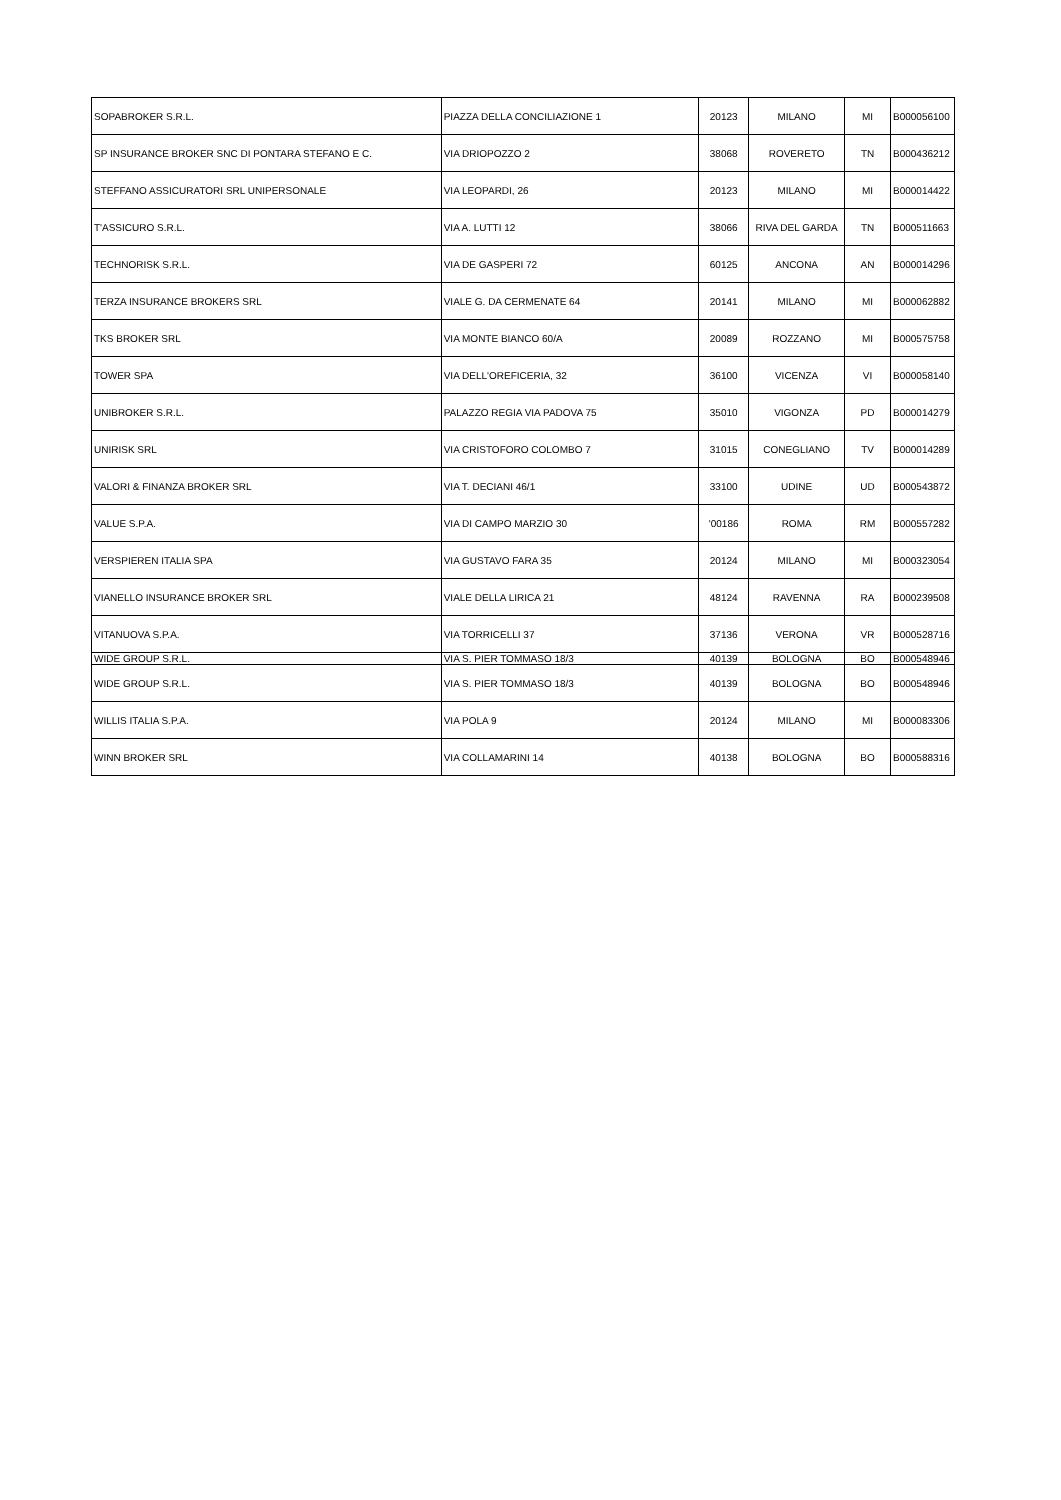| SOPABROKER S.R.L. | PIAZZA DELLA CONCILIAZIONE 1 | 20123 | MILANO | MI | B000056100 |
| SP INSURANCE BROKER SNC DI PONTARA STEFANO E C. | VIA DRIOPOZZO 2 | 38068 | ROVERETO | TN | B000436212 |
| STEFFANO ASSICURATORI SRL UNIPERSONALE | VIA LEOPARDI, 26 | 20123 | MILANO | MI | B000014422 |
| T'ASSICURO S.R.L. | VIA A. LUTTI 12 | 38066 | RIVA DEL GARDA | TN | B000511663 |
| TECHNORISK S.R.L. | VIA DE GASPERI 72 | 60125 | ANCONA | AN | B000014296 |
| TERZA INSURANCE BROKERS SRL | VIALE G. DA CERMENATE 64 | 20141 | MILANO | MI | B000062882 |
| TKS BROKER SRL | VIA MONTE BIANCO 60/A | 20089 | ROZZANO | MI | B000575758 |
| TOWER SPA | VIA DELL'OREFICERIA, 32 | 36100 | VICENZA | VI | B000058140 |
| UNIBROKER S.R.L. | PALAZZO REGIA VIA PADOVA 75 | 35010 | VIGONZA | PD | B000014279 |
| UNIRISK SRL | VIA CRISTOFORO COLOMBO 7 | 31015 | CONEGLIANO | TV | B000014289 |
| VALORI & FINANZA BROKER SRL | VIA T. DECIANI 46/1 | 33100 | UDINE | UD | B000543872 |
| VALUE S.P.A. | VIA DI CAMPO MARZIO 30 | '00186 | ROMA | RM | B000557282 |
| VERSPIEREN ITALIA SPA | VIA GUSTAVO FARA 35 | 20124 | MILANO | MI | B000323054 |
| VIANELLO INSURANCE BROKER SRL | VIALE DELLA LIRICA 21 | 48124 | RAVENNA | RA | B000239508 |
| VITANUOVA S.P.A. | VIA TORRICELLI 37 | 37136 | VERONA | VR | B000528716 |
| WIDE GROUP S.R.L. | VIA S. PIER TOMMASO 18/3 | 40139 | BOLOGNA | BO | B000548946 |
| WIDE GROUP S.R.L. | VIA S. PIER TOMMASO 18/3 | 40139 | BOLOGNA | BO | B000548946 |
| WILLIS ITALIA S.P.A. | VIA POLA 9 | 20124 | MILANO | MI | B000083306 |
| WINN BROKER SRL | VIA COLLAMARINI 14 | 40138 | BOLOGNA | BO | B000588316 |